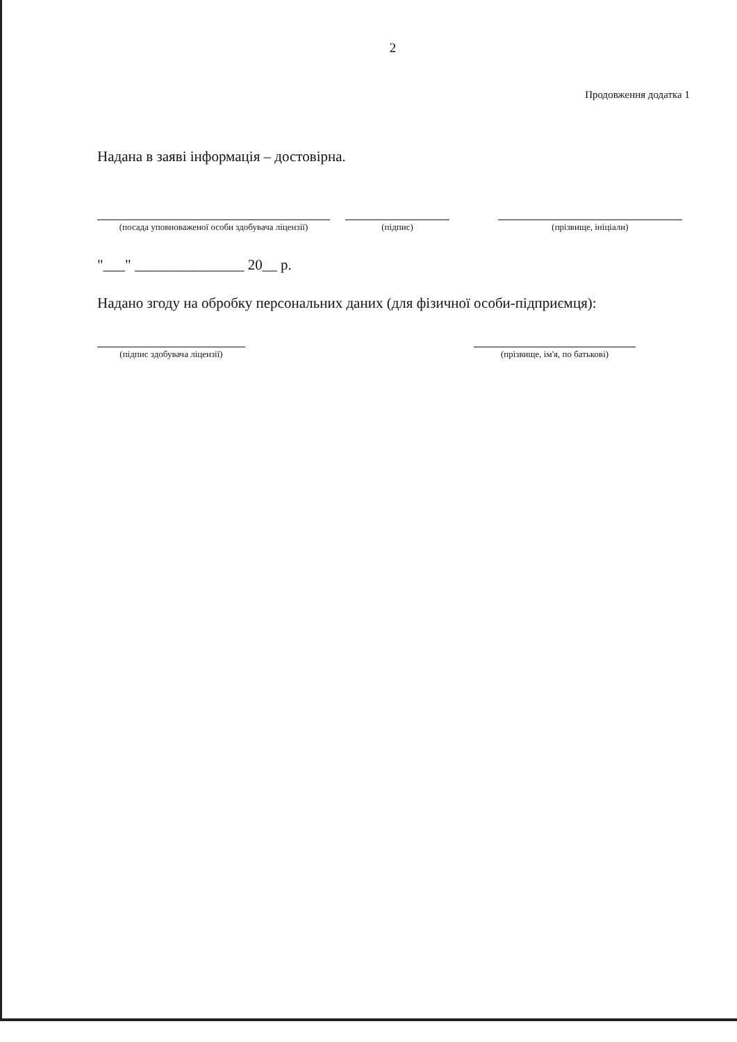2
Продовження додатка 1
Надана в заяві інформація – достовірна.
(посада уповноваженої особи здобувача ліцензії)
(підпис) (прізвище, ініціали)
"___" _______________ 20__ р.
Надано згоду на обробку персональних даних (для фізичної особи-підприємця):
(підпис здобувача ліцензії) (прізвище, ім'я, по батькові)